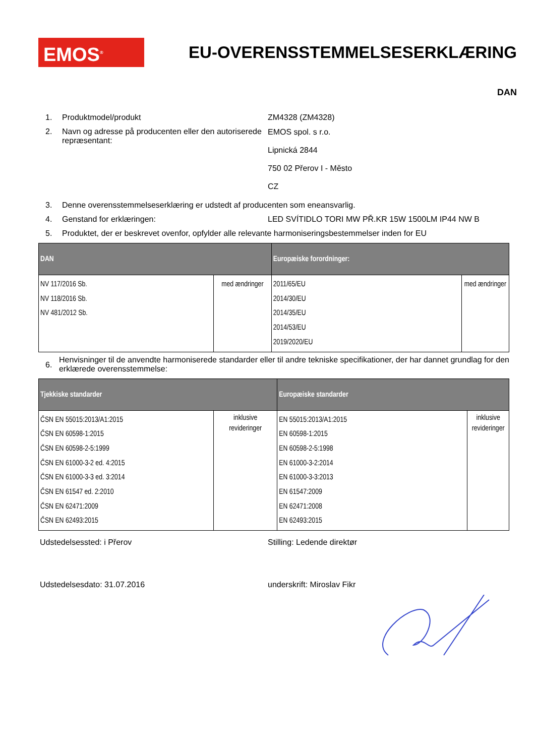EMOS<sup>®</sup>
EU-OVERENSSTEMMELSESERKLÆRING
DAN
1. Produktmodel/produkt ZM4328 (ZM4328)
2. Navn og adresse på producenten eller den autoriserede repræsentant:
EMOS spol. s r.o.
Lipnická 2844
750 02 Přerov I - Město
CZ
3. Denne overensstemmelseserklæring er udstedt af producenten som eneansvarlig.
4. Genstand for erklæringen: LED SVÍTIDLO TORI MW PŘ.KR 15W 1500LM IP44 NW B
5. Produktet, der er beskrevet ovenfor, opfylder alle relevante harmoniseringsbestemmelser inden for EU
| DAN | | Europæiske forordninger: | |
| --- | --- | --- | --- |
| NV 117/2016 Sb. NV 118/2016 Sb. NV 481/2012 Sb. | med ændringer | 2011/65/EU 2014/30/EU 2014/35/EU 2014/53/EU 2019/2020/EU | med ændringer |
6.
Henvisninger til de anvendte harmoniserede standarder eller til andre tekniske specifikationer, der har dannet grundlag for den erklærede overensstemmelse:
| Tjekkiske standarder | | Europæiske standarder | |
| --- | --- | --- | --- |
| ČSN EN 55015:2013/A1:2015 ČSN EN 60598-1:2015 ČSN EN 60598-2-5:1999 ČSN EN 61000-3-2 ed. 4:2015 ČSN EN 61000-3-3 ed. 3:2014 ČSN EN 61547 ed. 2:2010 ČSN EN 62471:2009 ČSN EN 62493:2015 | inklusive revideringer | EN 55015:2013/A1:2015 EN 60598-1:2015 EN 60598-2-5:1998 EN 61000-3-2:2014 EN 61000-3-3:2013 EN 61547:2009 EN 62471:2008 EN 62493:2015 | inklusive revideringer |
Udstedelsessted: i Přerov
Stilling: Ledende direktør
Udstedelsesdato: 31.07.2016
underskrift: Miroslav Fikr